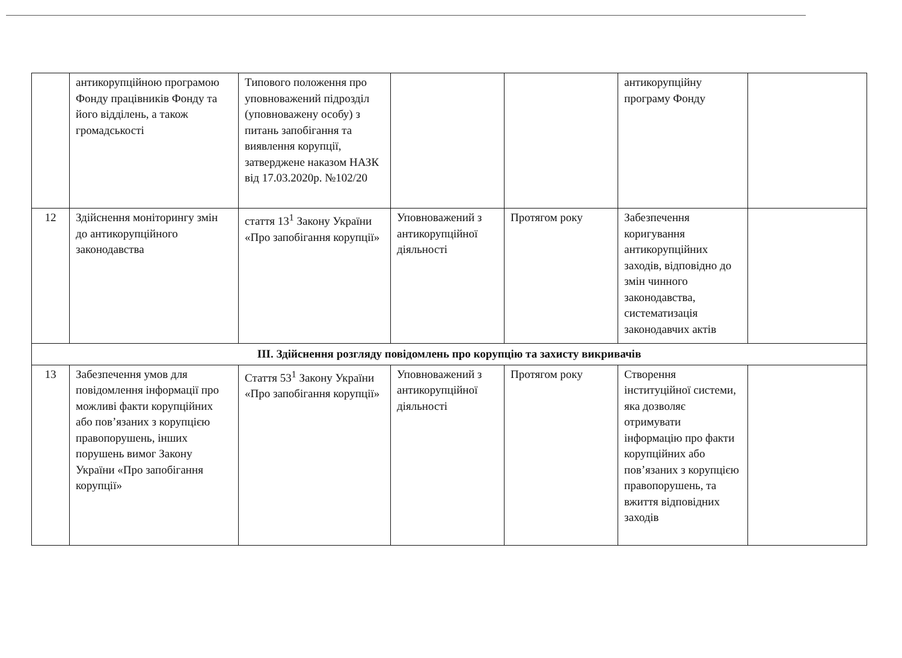| | антикорупційною програмою Фонду працівників Фонду та його відділень, а також громадськості | Типового положення про уповноважений підрозділ (уповноважену особу) з питань запобігання та виявлення корупції, затверджене наказом НАЗК від 17.03.2020р. №102/20 | | | антикорупційну програму Фонду | |
| 12 | Здійснення моніторингу змін до антикорупційного законодавства | стаття 13<sup>1</sup> Закону України «Про запобігання корупції» | Уповноважений з антикорупційної діяльності | Протягом року | Забезпечення коригування антикорупційних заходів, відповідно до змін чинного законодавства, систематизація законодавчих актів | |
| ІІІ. Здійснення розгляду повідомлень про корупцію та захисту викривачів | | | | | | |
| 13 | Забезпечення умов для повідомлення інформації про можливі факти корупційних або пов’язаних з корупцією правопорушень, інших порушень вимог Закону України «Про запобігання корупції» | Стаття 53<sup>1</sup> Закону України «Про запобігання корупції» | Уповноважений з антикорупційної діяльності | Протягом року | Створення інституційної системи, яка дозволяє отримувати інформацію про факти корупційних або пов’язаних з корупцією правопорушень, та вжиття відповідних заходів | |